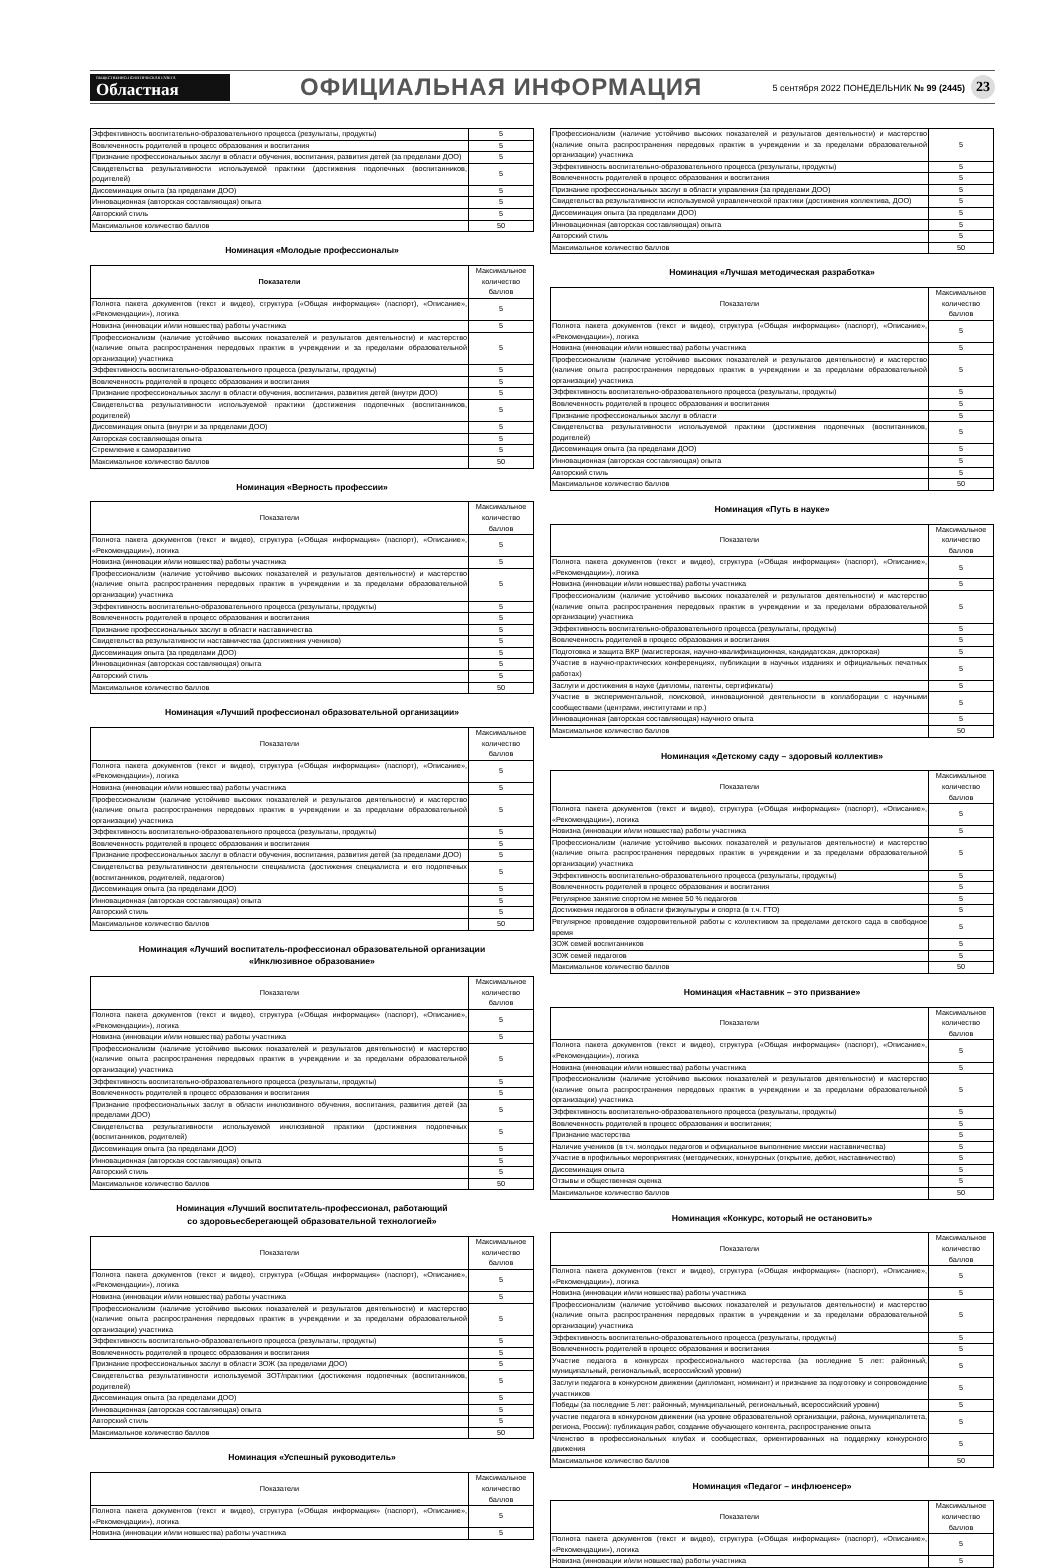ОБЩЕСТВЕННО-ПОЛИТИЧЕСКАЯ ГАЗЕТА
Областная
ОФИЦИАЛЬНАЯ ИНФОРМАЦИЯ
5 сентября 2022 ПОНЕДЕЛЬНИК № 99 (2445) 23
| Эффективность воспитательно-образовательного процесса (результаты, продукты) | 5 |
| Вовлеченность родителей в процесс образования и воспитания | 5 |
| Признание профессиональных заслуг в области обучения, воспитания, развития детей (за пределами ДОО) | 5 |
| Свидетельства результативности используемой практики (достижения подопечных (воспитанников, родителей) | 5 |
| Диссеминация опыта (за пределами ДОО) | 5 |
| Инновационная (авторская составляющая) опыта | 5 |
| Авторский стиль | 5 |
| Максимальное количество баллов | 50 |
Номинация «Молодые профессионалы»
| Показатели | Максимальное количество баллов |
| --- | --- |
| Полнота пакета документов (текст и видео), структура («Общая информация» (паспорт), «Описание», «Рекомендации»), логика | 5 |
| Новизна (инновации и/или новшества) работы участника | 5 |
| Профессионализм (наличие устойчиво высоких показателей и результатов деятельности) и мастерство (наличие опыта распространения передовых практик в учреждении и за пределами образовательной организации) участника | 5 |
| Эффективность воспитательно-образовательного процесса (результаты, продукты) | 5 |
| Вовлеченность родителей в процесс образования и воспитания | 5 |
| Признание профессиональных заслуг в области обучения, воспитания, развития детей (внутри ДОО) | 5 |
| Свидетельства результативности используемой практики (достижения подопечных (воспитанников, родителей) | 5 |
| Диссеминация опыта (внутри и за пределами ДОО) | 5 |
| Авторская составляющая опыта | 5 |
| Стремление к саморазвитию | 5 |
| Максимальное количество баллов | 50 |
Номинация «Верность профессии»
| Показатели | Максимальное количество баллов |
| --- | --- |
| Полнота пакета документов (текст и видео), структура («Общая информация» (паспорт), «Описание», «Рекомендации»), логика | 5 |
| Новизна (инновации и/или новшества) работы участника | 5 |
| Профессионализм (наличие устойчиво высоких показателей и результатов деятельности) и мастерство (наличие опыта распространения передовых практик в учреждении и за пределами образовательной организации) участника | 5 |
| Эффективность воспитательно-образовательного процесса (результаты, продукты) | 5 |
| Вовлеченность родителей в процесс образования и воспитания | 5 |
| Признание профессиональных заслуг в области наставничества | 5 |
| Свидетельства результативности наставничества (достижения учеников) | 5 |
| Диссеминация опыта (за пределами ДОО) | 5 |
| Инновационная (авторская составляющая) опыта | 5 |
| Авторский стиль | 5 |
| Максимальное количество баллов | 50 |
Номинация «Лучший профессионал образовательной организации»
| Показатели | Максимальное количество баллов |
| --- | --- |
| Полнота пакета документов (текст и видео), структура («Общая информация» (паспорт), «Описание», «Рекомендации»), логика | 5 |
| Новизна (инновации и/или новшества) работы участника | 5 |
| Профессионализм (наличие устойчиво высоких показателей и результатов деятельности) и мастерство (наличие опыта распространения передовых практик в учреждении и за пределами образовательной организации) участника | 5 |
| Эффективность воспитательно-образовательного процесса (результаты, продукты) | 5 |
| Вовлеченность родителей в процесс образования и воспитания | 5 |
| Признание профессиональных заслуг в области обучения, воспитания, развития детей (за пределами ДОО) | 5 |
| Свидетельства результативности деятельности специалиста (достижения специалиста и его подопечных (воспитанников, родителей, педагогов) | 5 |
| Диссеминация опыта (за пределами ДОО) | 5 |
| Инновационная (авторская составляющая) опыта | 5 |
| Авторский стиль | 5 |
| Максимальное количество баллов | 50 |
Номинация «Лучший воспитатель-профессионал образовательной организации
«Инклюзивное образование»
| Показатели | Максимальное количество баллов |
| --- | --- |
| Полнота пакета документов (текст и видео), структура («Общая информация» (паспорт), «Описание», «Рекомендации»), логика | 5 |
| Новизна (инновации и/или новшества) работы участника | 5 |
| Профессионализм (наличие устойчиво высоких показателей и результатов деятельности) и мастерство (наличие опыта распространения передовых практик в учреждении и за пределами образовательной организации) участника | 5 |
| Эффективность воспитательно-образовательного процесса (результаты, продукты) | 5 |
| Вовлеченность родителей в процесс образования и воспитания | 5 |
| Признание профессиональных заслуг в области инклюзивного обучения, воспитания, развития детей (за пределами ДОО) | 5 |
| Свидетельства результативности используемой инклюзивной практики (достижения подопечных (воспитанников, родителей) | 5 |
| Диссеминация опыта (за пределами ДОО) | 5 |
| Инновационная (авторская составляющая) опыта | 5 |
| Авторский стиль | 5 |
| Максимальное количество баллов | 50 |
Номинация «Лучший воспитатель-профессионал, работающий
со здоровьесберегающей образовательной технологией»
| Показатели | Максимальное количество баллов |
| --- | --- |
| Полнота пакета документов (текст и видео), структура («Общая информация» (паспорт), «Описание», «Рекомендации»), логика | 5 |
| Новизна (инновации и/или новшества) работы участника | 5 |
| Профессионализм (наличие устойчиво высоких показателей и результатов деятельности) и мастерство (наличие опыта распространения передовых практик в учреждении и за пределами образовательной организации) участника | 5 |
| Эффективность воспитательно-образовательного процесса (результаты, продукты) | 5 |
| Вовлеченность родителей в процесс образования и воспитания | 5 |
| Признание профессиональных заслуг в области ЗОЖ (за пределами ДОО) | 5 |
| Свидетельства результативности используемой ЗОТ/практики (достижения подопечных (воспитанников, родителей) | 5 |
| Диссеминация опыта (за пределами ДОО) | 5 |
| Инновационная (авторская составляющая) опыта | 5 |
| Авторский стиль | 5 |
| Максимальное количество баллов | 50 |
Номинация «Успешный руководитель»
| Показатели | Максимальное количество баллов |
| --- | --- |
| Полнота пакета документов (текст и видео), структура («Общая информация» (паспорт), «Описание», «Рекомендации»), логика | 5 |
| Новизна (инновации и/или новшества) работы участника | 5 |
| Профессионализм (наличие устойчиво высоких показателей и результатов деятельности) и мастерство (наличие опыта распространения передовых практик в учреждении и за пределами образовательной организации) участника | 5 |
| Эффективность воспитательно-образовательного процесса (результаты, продукты) | 5 |
| Вовлеченность родителей в процесс образования и воспитания | 5 |
| Признание профессиональных заслуг в области управления (за пределами ДОО) | 5 |
| Свидетельства результативности используемой управленческой практики (достижения коллектива, ДОО) | 5 |
| Диссеминация опыта (за пределами ДОО) | 5 |
| Инновационная (авторская составляющая) опыта | 5 |
| Авторский стиль | 5 |
| Максимальное количество баллов | 50 |
Номинация «Лучшая методическая разработка»
| Показатели | Максимальное количество баллов |
| --- | --- |
| Полнота пакета документов (текст и видео), структура («Общая информация» (паспорт), «Описание», «Рекомендации»), логика | 5 |
| Новизна (инновации и/или новшества) работы участника | 5 |
| Профессионализм (наличие устойчиво высоких показателей и результатов деятельности) и мастерство (наличие опыта распространения передовых практик в учреждении и за пределами образовательной организации) участника | 5 |
| Эффективность воспитательно-образовательного процесса (результаты, продукты) | 5 |
| Вовлеченность родителей в процесс образования и воспитания | 5 |
| Признание профессиональных заслуг в области | 5 |
| Свидетельства результативности используемой практики (достижения подопечных (воспитанников, родителей) | 5 |
| Диссеминация опыта (за пределами ДОО) | 5 |
| Инновационная (авторская составляющая) опыта | 5 |
| Авторский стиль | 5 |
| Максимальное количество баллов | 50 |
Номинация «Путь в науке»
| Показатели | Максимальное количество баллов |
| --- | --- |
| Полнота пакета документов (текст и видео), структура («Общая информация» (паспорт), «Описание», «Рекомендации»), логика | 5 |
| Новизна (инновации и/или новшества) работы участника | 5 |
| Профессионализм (наличие устойчиво высоких показателей и результатов деятельности) и мастерство (наличие опыта распространения передовых практик в учреждении и за пределами образовательной организации) участника | 5 |
| Эффективность воспитательно-образовательного процесса (результаты, продукты) | 5 |
| Вовлеченность родителей в процесс образования и воспитания | 5 |
| Подготовка и защита ВКР (магистерская, научно-квалификационная, кандидатская, докторская) | 5 |
| Участие в научно-практических конференциях, публикации в научных изданиях и официальных печатных работах) | 5 |
| Заслуги и достижения в науке (дипломы, патенты, сертификаты) | 5 |
| Участие в экспериментальной, поисковой, инновационной деятельности в коллаборации с научными сообществами (центрами, институтами и пр.) | 5 |
| Инновационная (авторская составляющая) научного опыта | 5 |
| Максимальное количество баллов | 50 |
Номинация «Детскому саду – здоровый коллектив»
| Показатели | Максимальное количество баллов |
| --- | --- |
| Полнота пакета документов (текст и видео), структура («Общая информация» (паспорт), «Описание», «Рекомендации»), логика | 5 |
| Новизна (инновации и/или новшества) работы участника | 5 |
| Профессионализм (наличие устойчиво высоких показателей и результатов деятельности) и мастерство (наличие опыта распространения передовых практик в учреждении и за пределами образовательной организации) участника | 5 |
| Эффективность воспитательно-образовательного процесса (результаты, продукты) | 5 |
| Вовлеченность родителей в процесс образования и воспитания | 5 |
| Регулярное занятие спортом не менее 50 % педагогов | 5 |
| Достижения педагогов в области физкультуры и спорта (в т.ч. ГТО) | 5 |
| Регулярное проведение оздоровительной работы с коллективом за пределами детского сада в свободное время | 5 |
| ЗОЖ семей воспитанников | 5 |
| ЗОЖ семей педагогов | 5 |
| Максимальное количество баллов | 50 |
Номинация «Наставник – это призвание»
| Показатели | Максимальное количество баллов |
| --- | --- |
| Полнота пакета документов (текст и видео), структура («Общая информация» (паспорт), «Описание», «Рекомендации»), логика | 5 |
| Новизна (инновации и/или новшества) работы участника | 5 |
| Профессионализм (наличие устойчиво высоких показателей и результатов деятельности) и мастерство (наличие опыта распространения передовых практик в учреждении и за пределами образовательной организации) участника | 5 |
| Эффективность воспитательно-образовательного процесса (результаты, продукты) | 5 |
| Вовлеченность родителей в процесс образования и воспитания; | 5 |
| Признание мастерства | 5 |
| Наличие учеников (в т.ч. молодых педагогов и официальное выполнение миссии наставничества) | 5 |
| Участие в профильных мероприятиях (методических, конкурсных (открытие, дебют, наставничество) | 5 |
| Диссеминация опыта | 5 |
| Отзывы и общественная оценка | 5 |
| Максимальное количество баллов | 50 |
Номинация «Конкурс, который не остановить»
| Показатели | Максимальное количество баллов |
| --- | --- |
| Полнота пакета документов (текст и видео), структура («Общая информация» (паспорт), «Описание», «Рекомендации»), логика | 5 |
| Новизна (инновации и/или новшества) работы участника | 5 |
| Профессионализм (наличие устойчиво высоких показателей и результатов деятельности) и мастерство (наличие опыта распространения передовых практик в учреждении и за пределами образовательной организации) участника | 5 |
| Эффективность воспитательно-образовательного процесса (результаты, продукты) | 5 |
| Вовлеченность родителей в процесс образования и воспитания | 5 |
| Участие педагога в конкурсах профессионального мастерства (за последние 5 лет: районный, муниципальный, региональный, всероссийский уровни) | 5 |
| Заслуги педагога в конкурсном движении (дипломант, номинант) и признание за подготовку и сопровождение участников | 5 |
| Победы (за последние 5 лет: районный, муниципальный, региональный, всероссийский уровни) | 5 |
| участие педагога в конкурсном движении (на уровне образовательной организации, района, муниципалитета, региона, России): публикация работ, создание обучающего контента, распространение опыта | 5 |
| Членство в профессиональных клубах и сообществах, ориентированных на поддержку конкурсного движения | 5 |
| Максимальное количество баллов | 50 |
Номинация «Педагог – инфлюенсер»
| Показатели | Максимальное количество баллов |
| --- | --- |
| Полнота пакета документов (текст и видео), структура («Общая информация» (паспорт), «Описание», «Рекомендации»), логика | 5 |
| Новизна (инновации и/или новшества) работы участника | 5 |